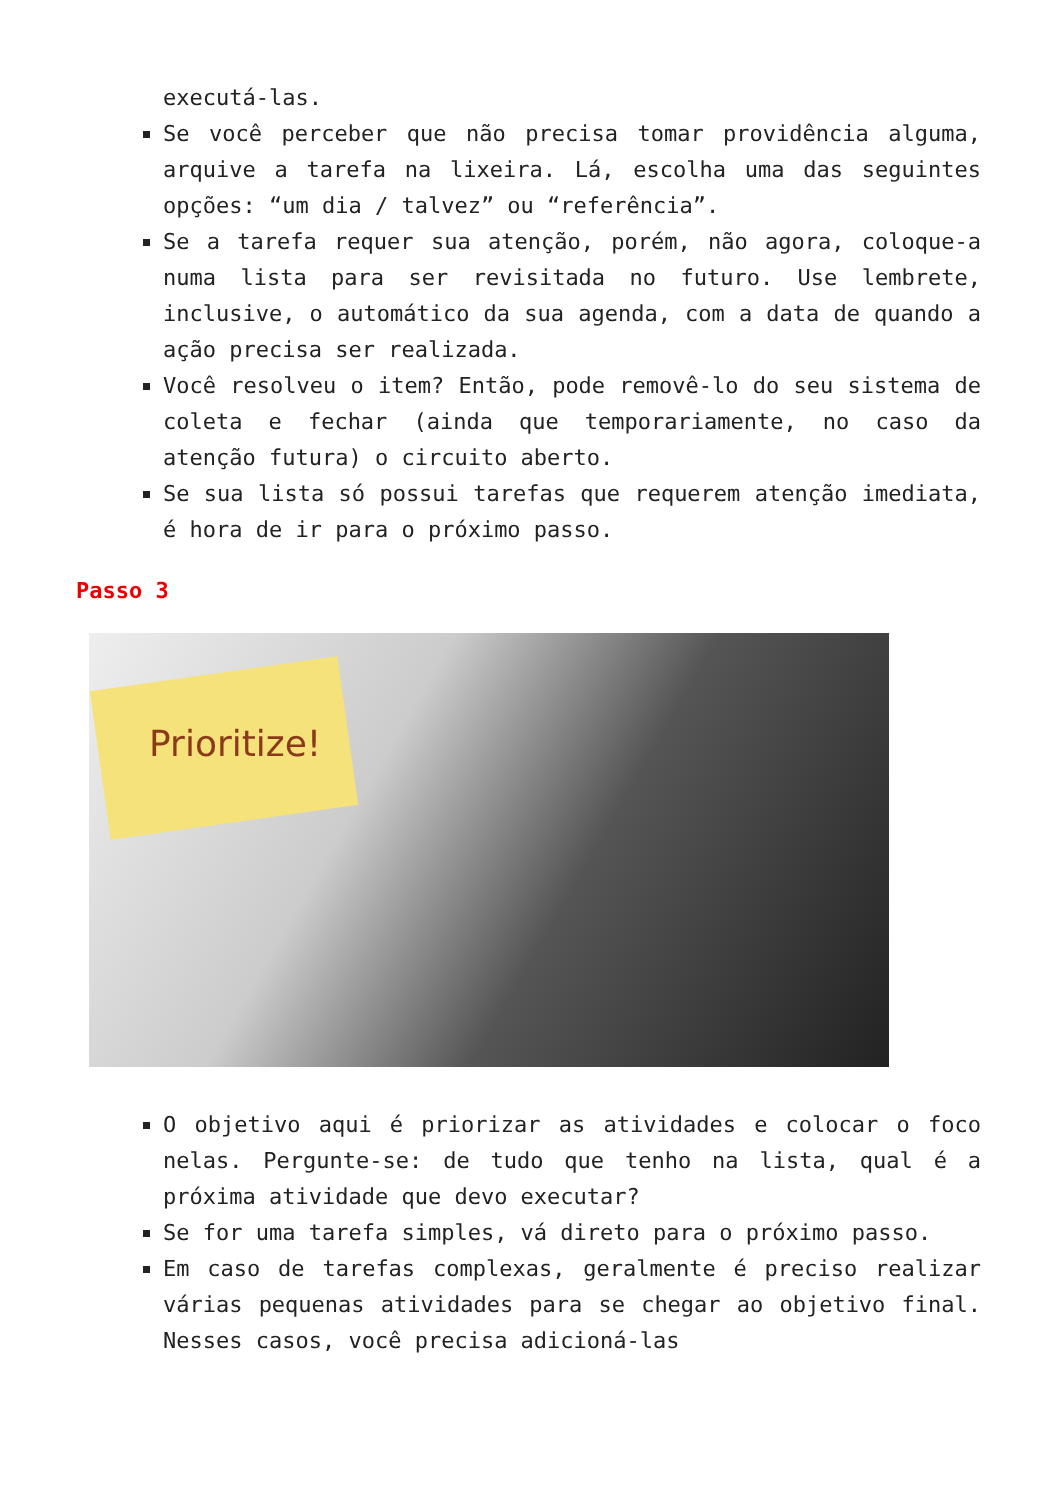executá-las.
Se você perceber que não precisa tomar providência alguma, arquive a tarefa na lixeira. Lá, escolha uma das seguintes opções: “um dia / talvez” ou “referência”.
Se a tarefa requer sua atenção, porém, não agora, coloque-a numa lista para ser revisitada no futuro. Use lembrete, inclusive, o automático da sua agenda, com a data de quando a ação precisa ser realizada.
Você resolveu o item? Então, pode removê-lo do seu sistema de coleta e fechar (ainda que temporariamente, no caso da atenção futura) o circuito aberto.
Se sua lista só possui tarefas que requerem atenção imediata, é hora de ir para o próximo passo.
Passo 3
Prioritize!
O objetivo aqui é priorizar as atividades e colocar o foco nelas. Pergunte-se: de tudo que tenho na lista, qual é a próxima atividade que devo executar?
Se for uma tarefa simples, vá direto para o próximo passo.
Em caso de tarefas complexas, geralmente é preciso realizar várias pequenas atividades para se chegar ao objetivo final. Nesses casos, você precisa adicioná-las